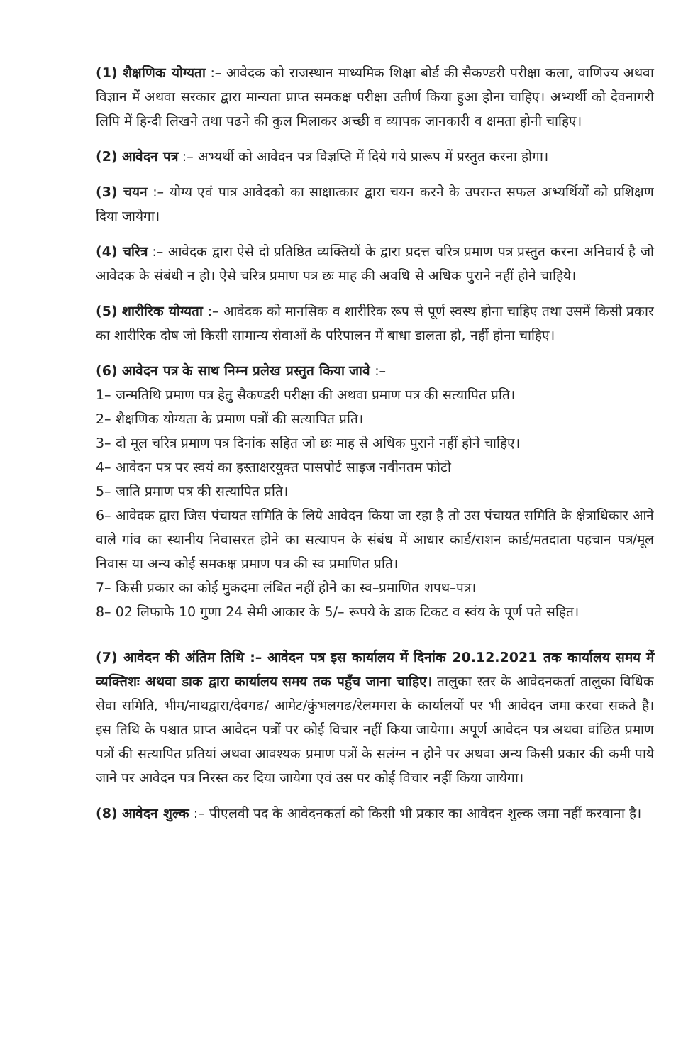(1) शैक्षणिक योग्यता :– आवेदक को राजस्थान माध्यमिक शिक्षा बोर्ड की सैकण्डरी परीक्षा कला, वाणिज्य अथवा विज्ञान में अथवा सरकार द्वारा मान्यता प्राप्त समकक्ष परीक्षा उतीर्ण किया हुआ होना चाहिए। अभ्यर्थी को देवनागरी लिपि में हिन्दी लिखने तथा पढने की कुल मिलाकर अच्छी व व्यापक जानकारी व क्षमता होनी चाहिए।
(2) आवेदन पत्र :– अभ्यर्थी को आवेदन पत्र विज्ञप्ति में दिये गये प्रारूप में प्रस्तुत करना होगा।
(3) चयन :– योग्य एवं पात्र आवेदको का साक्षात्कार द्वारा चयन करने के उपरान्त सफल अभ्यर्थियों को प्रशिक्षण दिया जायेगा।
(4) चरित्र :– आवेदक द्वारा ऐसे दो प्रतिष्ठित व्यक्तियों के द्वारा प्रदत्त चरित्र प्रमाण पत्र प्रस्तुत करना अनिवार्य है जो आवेदक के संबंधी न हो। ऐसे चरित्र प्रमाण पत्र छः माह की अवधि से अधिक पुराने नहीं होने चाहिये।
(5) शारीरिक योग्यता :– आवेदक को मानसिक व शारीरिक रूप से पूर्ण स्वस्थ होना चाहिए तथा उसमें किसी प्रकार का शारीरिक दोष जो किसी सामान्य सेवाओं के परिपालन में बाधा डालता हो, नहीं होना चाहिए।
(6) आवेदन पत्र के साथ निम्न प्रलेख प्रस्तुत किया जावे :–
1– जन्मतिथि प्रमाण पत्र हेतु सैकण्डरी परीक्षा की अथवा प्रमाण पत्र की सत्यापित प्रति।
2– शैक्षणिक योग्यता के प्रमाण पत्रों की सत्यापित प्रति।
3– दो मूल चरित्र प्रमाण पत्र दिनांक सहित जो छः माह से अधिक पुराने नहीं होने चाहिए।
4– आवेदन पत्र पर स्वयं का हस्ताक्षरयुक्त पासपोर्ट साइज नवीनतम फोटो
5– जाति प्रमाण पत्र की सत्यापित प्रति।
6– आवेदक द्वारा जिस पंचायत समिति के लिये आवेदन किया जा रहा है तो उस पंचायत समिति के क्षेत्राधिकार आने वाले गांव का स्थानीय निवासरत होने का सत्यापन के संबंध में आधार कार्ड/राशन कार्ड/मतदाता पहचान पत्र/मूल निवास या अन्य कोई समकक्ष प्रमाण पत्र की स्व प्रमाणित प्रति।
7– किसी प्रकार का कोई मुकदमा लंबित नहीं होने का स्व–प्रमाणित शपथ–पत्र।
8– 02 लिफाफे 10 गुणा 24 सेमी आकार के 5/– रूपये के डाक टिकट व स्वंय के पूर्ण पते सहित।
(7) आवेदन की अंतिम तिथि :– आवेदन पत्र इस कार्यालय में दिनांक 20.12.2021 तक कार्यालय समय में व्यक्तिशः अथवा डाक द्वारा कार्यालय समय तक पहुँच जाना चाहिए। तालुका स्तर के आवेदनकर्ता तालुका विधिक सेवा समिति, भीम/नाथद्वारा/देवगढ/ आमेट/कुंभलगढ/रेलमगरा के कार्यालयों पर भी आवेदन जमा करवा सकते है। इस तिथि के पश्चात प्राप्त आवेदन पत्रों पर कोई विचार नहीं किया जायेगा। अपूर्ण आवेदन पत्र अथवा वांछित प्रमाण पत्रों की सत्यापित प्रतियां अथवा आवश्यक प्रमाण पत्रों के सलंग्न न होने पर अथवा अन्य किसी प्रकार की कमी पाये जाने पर आवेदन पत्र निरस्त कर दिया जायेगा एवं उस पर कोई विचार नहीं किया जायेगा।
(8) आवेदन शुल्क :– पीएलवी पद के आवेदनकर्ता को किसी भी प्रकार का आवेदन शुल्क जमा नहीं करवाना है।